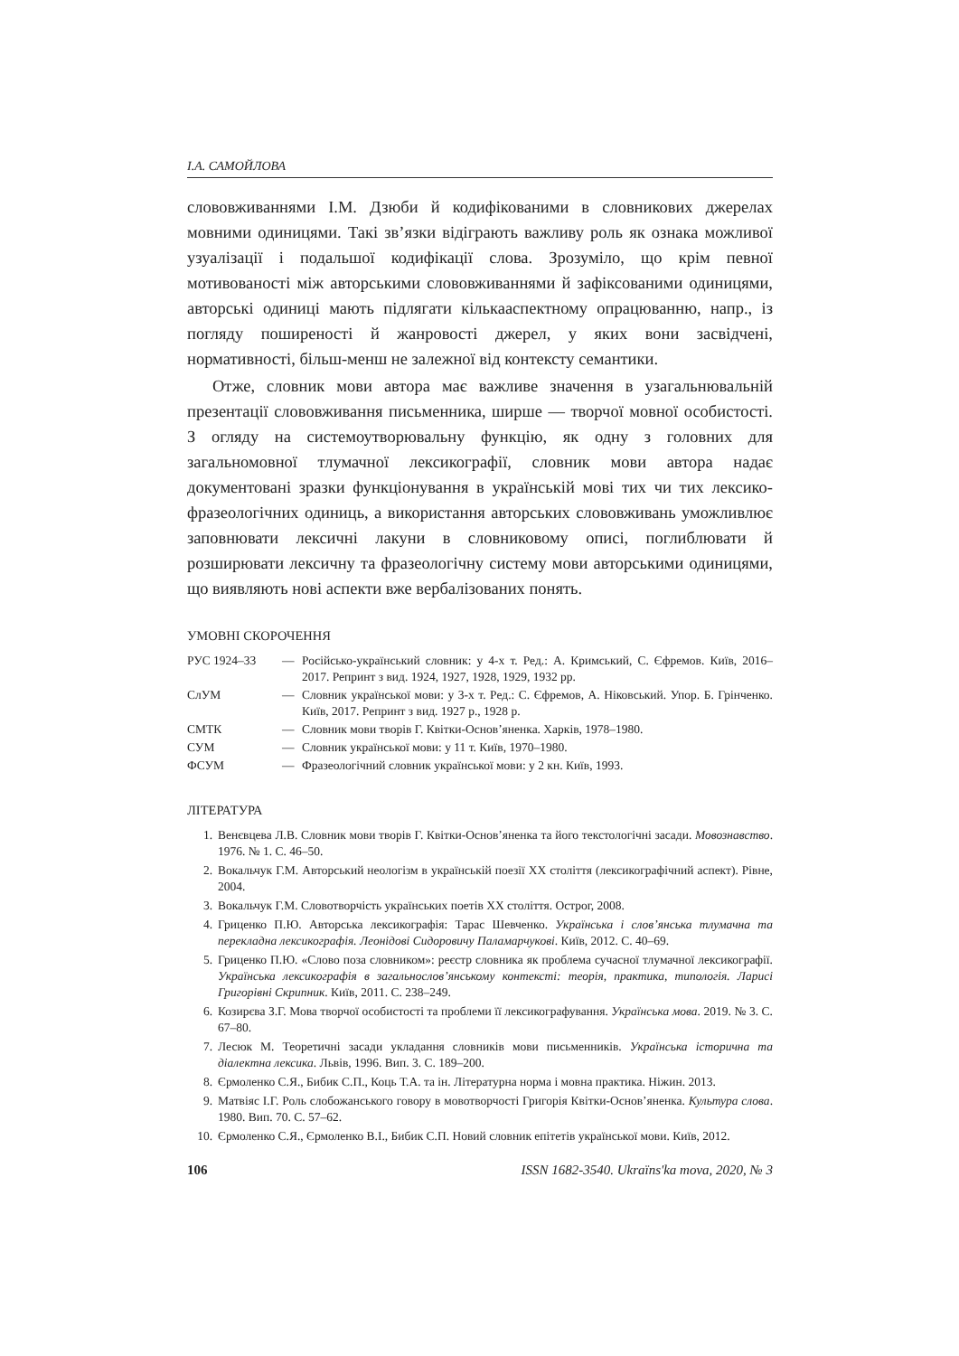І.А. САМОЙЛОВА
слововживаннями І.М. Дзюби й кодифікованими в словникових джерелах мовними одиницями. Такі зв’язки відіграють важливу роль як ознака можливої узуалізації і подальшої кодифікації слова. Зрозуміло, що крім певної мотивованості між авторськими слововживаннями й зафіксованими одиницями, авторські одиниці мають підлягати кількааспектному опрацюванню, напр., із погляду поширеності й жанровості джерел, у яких вони засвідчені, нормативності, більш-менш не залежної від контексту семантики.
Отже, словник мови автора має важливе значення в узагальнювальній презентації слововживання письменника, ширше — творчої мовної особистості. З огляду на системоутворювальну функцію, як одну з головних для загальномовної тлумачної лексикографії, словник мови автора надає документовані зразки функціонування в українській мові тих чи тих лексико-фразеологічних одиниць, а використання авторських слововживань уможливлює заповнювати лексичні лакуни в словниковому описі, поглиблювати й розширювати лексичну та фразеологічну систему мови авторськими одиницями, що виявляють нові аспекти вже вербалізованих понять.
УМОВНІ СКОРОЧЕННЯ
| РУС 1924–33 | — | Російсько-український словник: у 4-х т. Ред.: А. Кримський, С. Єфремов. Київ, 2016–2017. Репринт з вид. 1924, 1927, 1928, 1929, 1932 рр. |
| СлУМ | — | Словник української мови: у 3-х т. Ред.: С. Єфремов, А. Ніковський. Упор. Б. Грінченко. Київ, 2017. Репринт з вид. 1927 р., 1928 р. |
| СМТК | — | Словник мови творів Г. Квітки-Основ’яненка. Харків, 1978–1980. |
| СУМ | — | Словник української мови: у 11 т. Київ, 1970–1980. |
| ФСУМ | — | Фразеологічний словник української мови: у 2 кн. Київ, 1993. |
ЛІТЕРАТУРА
1. Венєвцева Л.В. Словник мови творів Г. Квітки-Основ’яненка та його текстологічні засади. Мовознавство. 1976. № 1. С. 46–50.
2. Вокальчук Г.М. Авторський неологізм в українській поезії ХХ століття (лексикографічний аспект). Рівне, 2004.
3. Вокальчук Г.М. Словотворчість українських поетів ХХ століття. Острог, 2008.
4. Гриценко П.Ю. Авторська лексикографія: Тарас Шевченко. Українська і слов’янська тлумачна та перекладна лексикографія. Леонідові Сидоровичу Паламарчукові. Київ, 2012. С. 40–69.
5. Гриценко П.Ю. «Слово поза словником»: реєстр словника як проблема сучасної тлумачної лексикографії. Українська лексикографія в загальнослов’янському контексті: теорія, практика, типологія. Ларисі Григорівні Скрипник. Київ, 2011. С. 238–249.
6. Козирєва З.Г. Мова творчої особистості та проблеми її лексикографування. Українська мова. 2019. № 3. С. 67–80.
7. Лесюк М. Теоретичні засади укладання словників мови письменників. Українська історична та діалектна лексика. Львів, 1996. Вип. 3. С. 189–200.
8. Єрмоленко С.Я., Бибик С.П., Коць Т.А. та ін. Літературна норма і мовна практика. Ніжин. 2013.
9. Матвіяс І.Г. Роль слобожанського говору в мовотворчості Григорія Квітки-Основ’яненка. Культура слова. 1980. Вип. 70. С. 57–62.
10. Єрмоленко С.Я., Єрмоленко В.І., Бибик С.П. Новий словник епітетів української мови. Київ, 2012.
106 ISSN 1682-3540. Ukraïns'ka mova, 2020, № 3